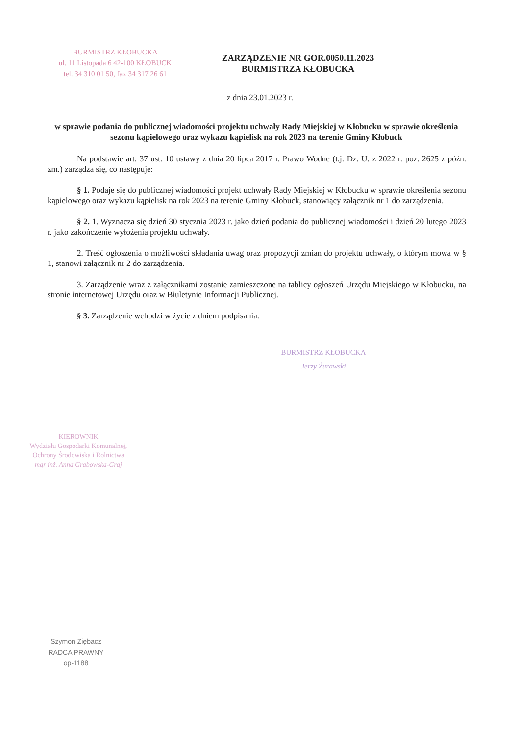BURMISTRZ KŁOBUCKA
ul. 11 Listopada 6 42-100 KŁOBUCK
tel. 34 310 01 50, fax 34 317 26 61
ZARZĄDZENIE NR GOR.0050.11.2023
BURMISTRZA KŁOBUCKA
z dnia 23.01.2023 r.
w sprawie podania do publicznej wiadomości projektu uchwały Rady Miejskiej w Kłobucku w sprawie określenia sezonu kąpielowego oraz wykazu kąpielisk na rok 2023 na terenie Gminy Kłobuck
Na podstawie art. 37 ust. 10 ustawy z dnia 20 lipca 2017 r. Prawo Wodne (t.j. Dz. U. z 2022 r. poz. 2625 z późn. zm.) zarządza się, co następuje:
§ 1. Podaje się do publicznej wiadomości projekt uchwały Rady Miejskiej w Kłobucku w sprawie określenia sezonu kąpielowego oraz wykazu kąpielisk na rok 2023 na terenie Gminy Kłobuck, stanowiący załącznik nr 1 do zarządzenia.
§ 2. 1. Wyznacza się dzień 30 stycznia 2023 r. jako dzień podania do publicznej wiadomości i dzień 20 lutego 2023 r. jako zakończenie wyłożenia projektu uchwały.
2. Treść ogłoszenia o możliwości składania uwag oraz propozycji zmian do projektu uchwały, o którym mowa w § 1, stanowi załącznik nr 2 do zarządzenia.
3. Zarządzenie wraz z załącznikami zostanie zamieszczone na tablicy ogłoszeń Urzędu Miejskiego w Kłobucku, na stronie internetowej Urzędu oraz w Biuletynie Informacji Publicznej.
§ 3. Zarządzenie wchodzi w życie z dniem podpisania.
BURMISTRZ KŁOBUCKA
Jerzy Żurawski
KIEROWNIK
Wydziału Gospodarki Komunalnej, Ochrony Środowiska i Rolnictwa
mgr inż. Anna Grabowska-Graj
Szymon Ziębacz
RADCA PRAWNY
op-1188